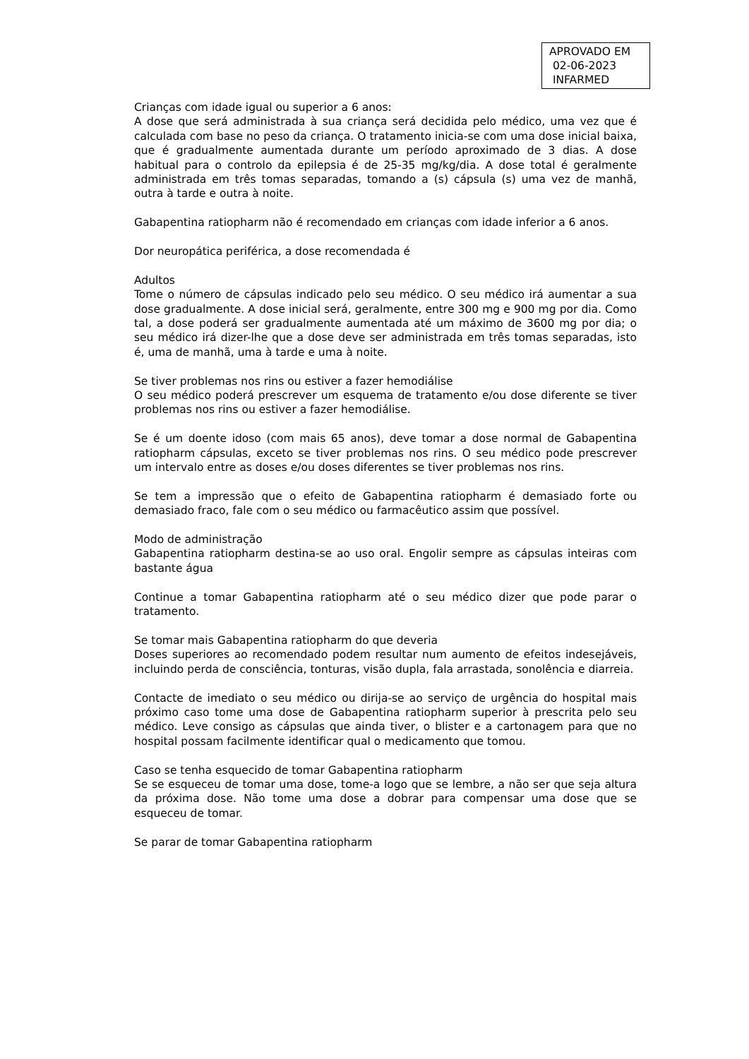APROVADO EM
02-06-2023
INFARMED
Crianças com idade igual ou superior a 6 anos:
A dose que será administrada à sua criança será decidida pelo médico, uma vez que é calculada com base no peso da criança. O tratamento inicia-se com uma dose inicial baixa, que é gradualmente aumentada durante um período aproximado de 3 dias. A dose habitual para o controlo da epilepsia é de 25-35 mg/kg/dia. A dose total é geralmente administrada em três tomas separadas, tomando a (s) cápsula (s) uma vez de manhã, outra à tarde e outra à noite.
Gabapentina ratiopharm não é recomendado em crianças com idade inferior a 6 anos.
Dor neuropática periférica, a dose recomendada é
Adultos
Tome o número de cápsulas indicado pelo seu médico. O seu médico irá aumentar a sua dose gradualmente. A dose inicial será, geralmente, entre 300 mg e 900 mg por dia. Como tal, a dose poderá ser gradualmente aumentada até um máximo de 3600 mg por dia; o seu médico irá dizer-lhe que a dose deve ser administrada em três tomas separadas, isto é, uma de manhã, uma à tarde e uma à noite.
Se tiver problemas nos rins ou estiver a fazer hemodiálise
O seu médico poderá prescrever um esquema de tratamento e/ou dose diferente se tiver problemas nos rins ou estiver a fazer hemodiálise.
Se é um doente idoso (com mais 65 anos), deve tomar a dose normal de Gabapentina ratiopharm cápsulas, exceto se tiver problemas nos rins. O seu médico pode prescrever um intervalo entre as doses e/ou doses diferentes se tiver problemas nos rins.
Se tem a impressão que o efeito de Gabapentina ratiopharm é demasiado forte ou demasiado fraco, fale com o seu médico ou farmacêutico assim que possível.
Modo de administração
Gabapentina ratiopharm destina-se ao uso oral. Engolir sempre as cápsulas inteiras com bastante água
Continue a tomar Gabapentina ratiopharm até o seu médico dizer que pode parar o tratamento.
Se tomar mais Gabapentina ratiopharm do que deveria
Doses superiores ao recomendado podem resultar num aumento de efeitos indesejáveis, incluindo perda de consciência, tonturas, visão dupla, fala arrastada, sonolência e diarreia.
Contacte de imediato o seu médico ou dirija-se ao serviço de urgência do hospital mais próximo caso tome uma dose de Gabapentina ratiopharm superior à prescrita pelo seu médico. Leve consigo as cápsulas que ainda tiver, o blister e a cartonagem para que no hospital possam facilmente identificar qual o medicamento que tomou.
Caso se tenha esquecido de tomar Gabapentina ratiopharm
Se se esqueceu de tomar uma dose, tome-a logo que se lembre, a não ser que seja altura da próxima dose. Não tome uma dose a dobrar para compensar uma dose que se esqueceu de tomar.
Se parar de tomar Gabapentina ratiopharm